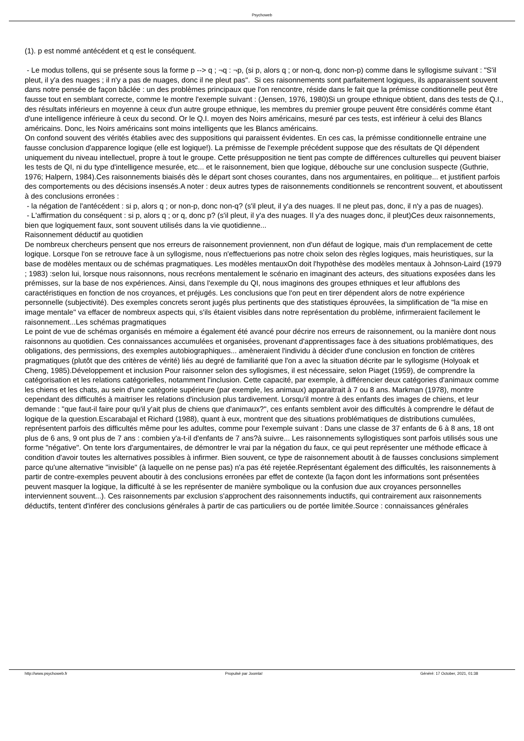Psychoweb
(1). p est nommé antécédent et q est le conséquent.
- Le modus tollens, qui se présente sous la forme p --> q ; ¬q : ¬p, (si p, alors q ; or non-q, donc non-p) comme dans le syllogisme suivant : "S'il pleut, il y'a des nuages ; il n'y a pas de nuages, donc il ne pleut pas". Si ces raisonnements sont parfaitement logiques, ils apparaissent souvent dans notre pensée de façon bâclée : un des problèmes principaux que l'on rencontre, réside dans le fait que la prémisse conditionnelle peut être fausse tout en semblant correcte, comme le montre l'exemple suivant : (Jensen, 1976, 1980)Si un groupe ethnique obtient, dans des tests de Q.I., des résultats inférieurs en moyenne à ceux d'un autre groupe ethnique, les membres du premier groupe peuvent être considérés comme étant d'une intelligence inférieure à ceux du second. Or le Q.I. moyen des Noirs américains, mesuré par ces tests, est inférieur à celui des Blancs américains. Donc, les Noirs américains sont moins intelligents que les Blancs américains.
On confond souvent des vérités établies avec des suppositions qui paraissent évidentes. En ces cas, la prémisse conditionnelle entraine une fausse conclusion d'apparence logique (elle est logique!). La prémisse de l'exemple précédent suppose que des résultats de QI dépendent uniquement du niveau intellectuel, propre à tout le groupe. Cette présupposition ne tient pas compte de différences culturelles qui peuvent biaiser les tests de QI, ni du type d'intelligence mesurée, etc... et le raisonnement, bien que logique, débouche sur une conclusion suspecte (Guthrie, 1976; Halpern, 1984).Ces raisonnements biaisés dès le départ sont choses courantes, dans nos argumentaires, en politique... et justifient parfois des comportements ou des décisions insensés.A noter : deux autres types de raisonnements conditionnels se rencontrent souvent, et aboutissent à des conclusions erronées :
- la négation de l'antécédent : si p, alors q ; or non-p, donc non-q? (s'il pleut, il y'a des nuages. Il ne pleut pas, donc, il n'y a pas de nuages).
- L'affirmation du conséquent : si p, alors q ; or q, donc p? (s'il pleut, il y'a des nuages. Il y'a des nuages donc, il pleut)Ces deux raisonnements, bien que logiquement faux, sont souvent utilisés dans la vie quotidienne...
Raisonnement déductif au quotidien
De nombreux chercheurs pensent que nos erreurs de raisonnement proviennent, non d'un défaut de logique, mais d'un remplacement de cette logique. Lorsque l'on se retrouve face à un syllogisme, nous n'effectuerions pas notre choix selon des règles logiques, mais heuristiques, sur la base de modèles mentaux ou de schémas pragmatiques. Les modèles mentauxOn doit l'hypothèse des modèles mentaux à Johnson-Laird (1979 ; 1983) :selon lui, lorsque nous raisonnons, nous recréons mentalement le scénario en imaginant des acteurs, des situations exposées dans les prémisses, sur la base de nos expériences. Ainsi, dans l'exemple du QI, nous imaginons des groupes ethniques et leur affublons des caractéristiques en fonction de nos croyances, et préjugés. Les conclusions que l'on peut en tirer dépendent alors de notre expérience personnelle (subjectivité). Des exemples concrets seront jugés plus pertinents que des statistiques éprouvées, la simplification de "la mise en image mentale" va effacer de nombreux aspects qui, s'ils étaient visibles dans notre représentation du problème, infirmeraient facilement le raisonnement...Les schémas pragmatiques
Le point de vue de schémas organisés en mémoire a également été avancé pour décrire nos erreurs de raisonnement, ou la manière dont nous raisonnons au quotidien. Ces connaissances accumulées et organisées, provenant d'apprentissages face à des situations problématiques, des obligations, des permissions, des exemples autobiographiques... amèneraient l'individu à décider d'une conclusion en fonction de critères pragmatiques (plutôt que des critères de vérité) liés au degré de familiarité que l'on a avec la situation décrite par le syllogisme (Holyoak et Cheng, 1985).Développement et inclusion Pour raisonner selon des syllogismes, il est nécessaire, selon Piaget (1959), de comprendre la catégorisation et les relations catégorielles, notamment l'inclusion. Cette capacité, par exemple, à différencier deux catégories d'animaux comme les chiens et les chats, au sein d'une catégorie supérieure (par exemple, les animaux) apparaitrait à 7 ou 8 ans. Markman (1978), montre cependant des difficultés à maitriser les relations d'inclusion plus tardivement. Lorsqu'il montre à des enfants des images de chiens, et leur demande : "que faut-il faire pour qu'il y'ait plus de chiens que d'animaux?", ces enfants semblent avoir des difficultés à comprendre le défaut de logique de la question.Escarabajal et Richard (1988), quant à eux, montrent que des situations problématiques de distributions cumulées, représentent parfois des difficultés même pour les adultes, comme pour l'exemple suivant : Dans une classe de 37 enfants de 6 à 8 ans, 18 ont plus de 6 ans, 9 ont plus de 7 ans : combien y'a-t-il d'enfants de 7 ans?à suivre... Les raisonnements syllogistiques sont parfois utilisés sous une forme "négative". On tente lors d'argumentaires, de démontrer le vrai par la négation du faux, ce qui peut représenter une méthode efficace à condition d'avoir toutes les alternatives possibles à infirmer. Bien souvent, ce type de raisonnement aboutit à de fausses conclusions simplement parce qu'une alternative "invisible" (à laquelle on ne pense pas) n'a pas été rejetée.Représentant également des difficultés, les raisonnements à partir de contre-exemples peuvent aboutir à des conclusions erronées par effet de contexte (la façon dont les informations sont présentées peuvent masquer la logique, la difficulté à se les représenter de manière symbolique ou la confusion due aux croyances personnelles interviennent souvent...). Ces raisonnements par exclusion s'approchent des raisonnements inductifs, qui contrairement aux raisonnements déductifs, tentent d'inférer des conclusions générales à partir de cas particuliers ou de portée limitée.Source : connaissances générales
http://www.psychoweb.fr Propulsé par Joomla! Généré: 17 October, 2021, 01:38